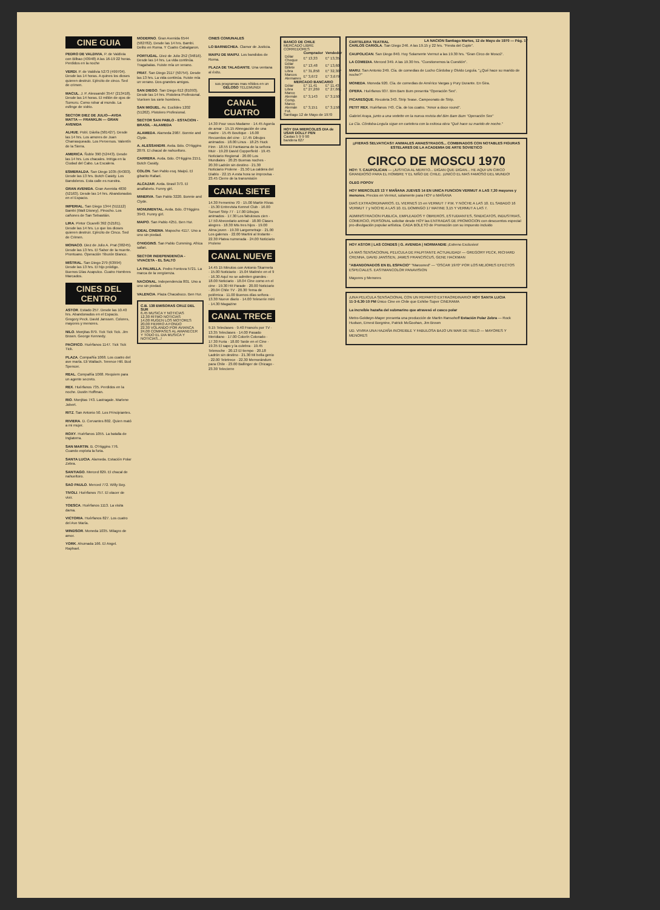LA NACION Santiago Martes, 12 de Mayo de 1970 — Pág. 17
CINE GUIA
PEDRO DE VALDIVIA, P. de Valdivia con Bilbao (43948) A las 16-19 22 horas. Perdidos en la noche
VERDI. P. de Valdivia 5273 (499704). Desde las 14 horas. A quines los dioses quieren destruir. Ejército de cinco. Sed de crimen.
MACUL. J. P. Alessandri 3547 (213418). Desde las 14 horas. El millón de ojos de Sumuru. Como robar al mundo. La esfinge de vidrio.
SECTOR DIEZ DE JULIO—AVDA MATTA — FRANKLIN — GRAN AVENIDA
ALHUE. Pobl. Dávila (581427). Desde las 14 hrs. Los amores de Juan Charrasqueado. Los Perversos. Valentín de la Sierra.
AMERICA. Ñuble 390 (52443). Desde las 14 hrs. Los chacales. Intriga en la Ciudad del Cabo. La Escalera.
ESMERALDA. San Diego 1035 (64303). Desde las 13 hrs. Butch Casidy. Los Bandoleros. Esta calle es nuestra.
GRAN AVENIDA. Gran Avenida 4830 (52163). Desde las 14 hrs. Abandonados en el Espacio.
IMPERIAL. San Diego 1344 (511112) Bambi (Walt Disney). Pinocho. Los cañones de San Sebastián.
LIRA. Pintor Cicarelli 392 (52181). Desde las 14 hrs. Lo que los dioses quieren destruir. Ejército de Cinco. Sed de Crimen.
MONACO. Diez de Julio A. Prat (38245). Desde las 13 hrs. El Sabor de la muerte. Prontuano. Operación Tiburón Blanco.
MISTRAL. San Diego 279 (63994) Desde las 13 hrs. El hijo pródigo. Buenos Días Acapulco. Cuatro Hombres Marcados.
CINES DEL CENTRO
ASTOR. Estado 257. Desde las 10.40 hrs. Abandonados en el Espacio. Gregory Peck. David Janssen. Colores, mayores y menores.
NILO. Monjitas 879. Tick Tick Tick. Jim Brown. George Kennedy.
PACIFICO. Huérfanos 1147. Tick Tick Tick.
PLAZA. Compañía 1068. Los cuatro del ave maría. Eli Wallach. Terence Hill. Bud Spencer.
REAL. Compañía 1068. Requiem para un agente secreto.
REX. Huérfanos 735. Perdidos en la noche. Dustin Hoffman.
RIO. Monjitas 743. Lastragale. Marlene Jobert.
RITZ. San Antonio 50. Los Principiantes.
RIVIERA. D. Cervantes 802. Quien mató a mi mujer.
ROXY. Huérfanos 1055. La batalla de Inglaterra.
SAN MARTIN. B. O'Higgins 776. Cuando explota la furia.
SANTA LUCIA. Alameda. Estación Polar Zebra.
SANTIAGO. Merced 829. El chacal de nahueltoro.
SAO PAULO. Merced 772. Willy Boy.
TIVOLI. Huérfanos 757. El olacer de vivir.
TOESCA. Huérfanos 1113. La visita dama.
VICTORIA. Huérfanos 827. Los cuatro del Ave María.
WINDSOR. Moneda 1035. Milagro de amor.
YORK. Ahumada 166. El Angel. Raphael.
MODERNO. Gran Avenida 6544 (582782). Desde las 14 hrs. Bambi. Delito en Roma. Y Cuatro Cabalgaron.
PORTUGAL. Diez de Julio 252 (34816). Desde las 14 hrs. La vida continúa. Tragabalas. Fuiste mía un verano.
PRAT. San Diego 2117 (50754). Desde las 13 hrs. La vida continúa. Fuiste mía un verano. Dos grandes amigos.
SAN DIEGO. San Diego 612 (81093). Desde las 14 hrs. Pistolera Profesional. Vuelven los siete hombres.
SAN MIGUEL. Av. Euclides 1202 (51262). Pistolero Profesional.
SECTOR SAN PABLO - ESTACION - BRASIL - ALAMEDA
ALAMEDA. Alameda 2987. Bonnie and Clyde.
A. ALESSANDRI. Avda. Bdo. O'Higgins 2879. El chacal de nahueltoro.
CARRERA. Avda. Bdo. O'Higgins 2151. Butch Casidy.
COLON. San Pablo esq. Maipú. El gibarito Rafael.
ALCAZAR. Avda. Brasil 373. El analfabeto. Funny girl.
MINERVA. San Pablo 3220. Bonnie and Clyde.
MONUMENTAL. Avda. Bdo. O'Higgins 3943. Funny girl.
MAIPO. San Pablo 4251. Ben Hur.
IDEAL CINEMA. Mapocho 4117. Uno a uno sin piedad.
O'HIGGINS. San Pablo Cumming. Africa safari.
SECTOR INDEPENDENCIA - VIVACETA - EL SALTO
LA PALMILLA. Pedro Fontova 5721. La marca de la vergüenza.
NACIONAL. Independencia 801. Uno a uno sin piedad.
VALENCIA. Plaza Chacabuco. Ben Hur.
C.B. 138 EMISORAS CRUZ DEL SUR
6,45 MUSICA Y NOTICIAS
12,30 RITMO NOTICIAS
14,00 RUGEN LOS MOTORES
20,00 FIERRO A FONDO
22,30 VOLANDO POR AVIANCA
24,00 COMPASES AL AMANECER
Y TODO EL DIA MUSICA Y NOTICIAS...!
CINES COMUNALES
LO BARNECHEA. Clamor de Justicia.
MAIPU DE MAIPU. Los bandidos de Roma.
PLAZA DE TALAGANTE. Una ventana al éxito.
sus programas mas nítidos en un GELOSO TELEMUNDI
CANAL CUATRO
14.30 Pour vous Madame · 14.45 Agonía de amar · 15.15 Abnegación de una madre · 15.45 Boutique · 16.00 Recuerdos del cine · 17.45 Dibujos animados · 18.00 Linus · 18.25 Huck Finn · 18.55 El Fantasma de la señora Muir · 19.20 David Copperfield · 19.45 Noticiario Regional · 20.00 Los Mundiales · 20.25 Buenas noches · 20.30 Ladrón sin destino · 21.30 Noticiario Prolene · 21.50 La caldera del Diablo · 22.15 A esta hora se improvisa · 23.45 Cierre de la transmisión
CANAL SIETE
14.30 Femenino 70 · 15.00 Martin Rivas · 15.30 Entrevista Kennel Club · 16.00 Sunset Strip 77 · 17.00 Dibujos animados · 17.30 Los fabulosos cien · 17.50 Abecedario animal · 18.00 Clases alegres · 18.30 Mis tres hijos · 19.00 Alma joven · 19.30 Largometraje · 21.00 Los galenos · 22.00 Martini al Instante · 22.30 Platea numerada · 24.00 Noticiario Prolene
CANAL NUEVE
14.45 15 Minutos con Antonio Skarmeta · 15.00 Noticiario · 15.04 Matinée en el 9 · 16.30 Aquí no se admiten grandes · 18.00 Noticiario · 18.04 Cine como en el cine · 19.30 Hit Parade · 20.00 Noticiario · 20.04 Chile TV · 20.30 Tema de polémica · 11.00 Buenos días señora · 13.30 Nueve diario · 14.00 Teleserie mini · 14.30 Magazine
CANAL TRECE
9.15 Teleclases · 9.40 Francés por TV · 13.35 Teleclases · 14.00 Pasado Meridiano · 17.00 Colorín Colorado · 17.30 Furia · 18.00 Tarde en el Cine · 19.35 El sapo y la culebra · 19.45 Telenoche · 20.13 El tiempo · 20.18 Ladrón sin destino · 21.30 Mi bella genio · 22.00 Teletrece · 22.30 Memorándum para Chile · 23.00 Ballinger de Chicago · 23.30 Telecierre
BANCO DE CHILE
MERCADO LIBRE CORREDORES
| | Comprador | Vendedor |
| --- | --- | --- |
| Dólar Cheque | E° 13,33 | E° 13,35 |
| Dólar Billete | E° 13,48 | E° 13,60 |
| Libra | E° 31,858 | E° 32,307 |
| Marcos Alemanes | E° 3,672 | E° 3,679 |
| MERCADO BANCARIO | | |
| Dólar | E° 11,41 | E° 11,43 |
| Libra | E° 27,269 | E° 27,661 |
| Marco Alemán Comp. | E° 3,143 | E° 3,150 |
| Marco Alemán Fut. | E° 3,151 | E° 3,158 |
Santiago 12 de Mayo de 1970
HOY DIA MIERCOLES DIA de USAR DOLLY PEN
Castax 5 9 9 90
bandera 627
CARTELERA TEATRAL
CARLOS CARIOLA. San Diego 246. A las 19.15 y 22 hrs. "Fiesta del Cuple".
CAUPOLICAN. San Diego 840. Hoy Solamente Vermut a las 19.30 hrs. "Gran Circo de Moscú".
LA COMEDIA. Merced 349. A las 19.30 hrs. "Cuestionemos la Cuestión".
MARU. San Antonio 249. Cía. de comedias de Lucho Córdoba y Olvido Leguía. "¿Qué hace su marido de noche?"
MONEDA. Moneda 920. Cía. de comedias de Américo Vargas y Pury Durante. En Gira.
OPERA. Huérfanos 937. Bim Bam Bum presenta "Operación Sex".
PICARESQUE. Recoleta 343. Strip Tease. Campeonato de Strip.
PETIT REX. Huérfanos 743. Cía. de los cuatro. "Amor a doce round".
Gabriel Araya, junto a una vedette en la nueva revista del Bim Bam Bum "Operación Sex"
La Cía. Córdoba-Leguía sigue en cartelera con la exitosa obra "Qué hace su marido de noche."
¡¡FIERAS SELVATICAS!! ANIMALES AMAESTRADOS... COMBINADOS CON NOTABLES FIGURAS ESTELARES DE LA ACADEMIA DE ARTE SOVIETICO
CIRCO DE MOSCU 1970
HOY: T. CAUPOLICAN — ¡JUSTICIA AL MERITO... DIGAN QUE DIGAN... HE AQUI UN CIRCO GRANDIOSO PARA EL HOMBRE Y EL NIÑO DE CHILE. ¡UNICO EL MAS FAMOSO DEL MUNDO!
OLEG POPOV
HOY MIERCOLES 13 Y MAÑANA JUEVES 14 EN UNICA FUNCION VERMUT A LAS 7,30 mayores y menores. Precios en Vermut, solamente para HOY o MAÑANA
DIAS EXTRAORDINARIOS. EL VIERNES 15 en VERMUT 7 P.M. Y NOCHE A LAS 10. EL SABADO 16 VERMUT 7 y NOCHE A LAS 10. EL DOMINGO 17 MATINE 3,15 Y VERMUT A LAS 7.
ADMINISTRACION PUBLICA, EMPLEADOS Y OBREROS, ESTUDIANTES, SINDICATOS, INDUSTRIAS, COMERCIO, PERSONAL solicitar desde HOY las ENTRADAS DE PROMOCION con descuentos especial pro-divulgación popular artística. CADA BOLETO de Promoción con su impuesto incluido
HOY ASTOR | LAS CONDES | G. AVENIDA | NORMANDIE ¡Estreno Exclusivo!
LA MAS SENSACIONAL PELICULA DE PALPITANTE ACTUALIDAD! — GREGORY PECK, RICHARD CRENNA, DAVID JANSSEN, JAMES FRANCISCUS, GENE HACKMAN
"ABANDONADOS EN EL ESPACIO" "Marooned" — "OSCAR 1970" POR LOS MEJORES EFECTOS ESPECIALES. EASTMANCOLOR PANAVISION
Mayores y Menores
¡UNA PELICULA SENSACIONAL CON UN REPARTO EXTRAORDINARIO! HOY SANTA LUCIA 11·3·6.30·10 PM Único Cine en Chile que Exhibe Super CINERAMA
La increíble hazaña del submarino que atravesó el casco polar
Metro-Goldwyn-Mayer presenta una producción de Martin Ransohoff Estación Polar Zebra — Rock Hudson, Ernest Borgnine, Patrick McGoohan, Jim Brown
UD. VIVIRA UNA HAZAÑA INCREIBLE Y FABULOSA BAJO UN MAR DE HIELO — MAYORES Y MENORES